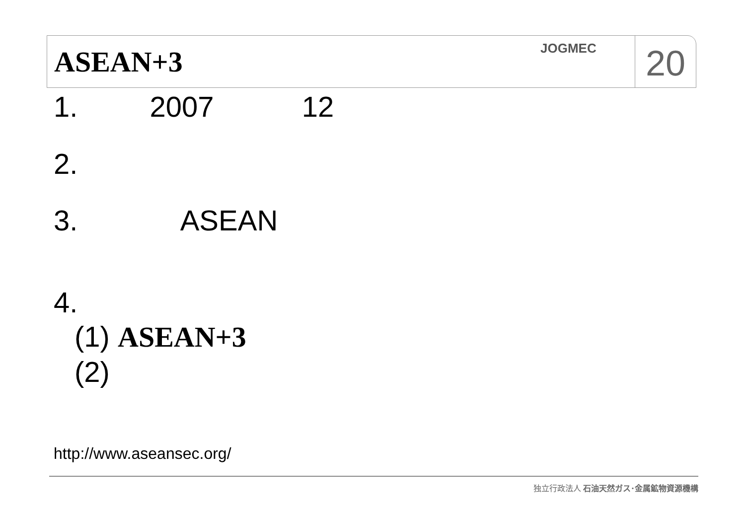ASEAN+3
JOGMEC
20
1. 2007 12
2.
3. ASEAN
4.
(1) ASEAN+3
(2)
http://www.aseansec.org/
独立行政法人 石油天然ガス･金属鉱物資源機構